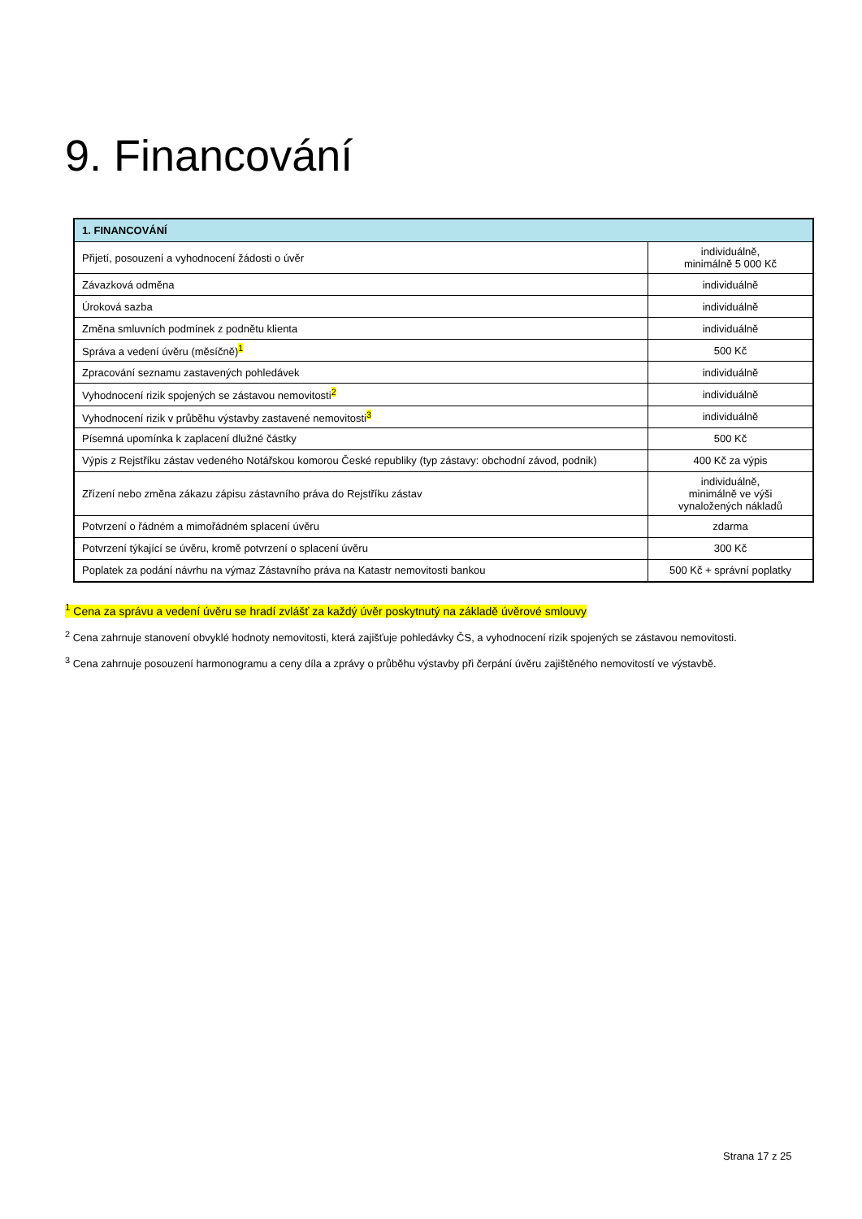9. Financování
| 1. FINANCOVÁNÍ | |
| --- | --- |
| Přijetí, posouzení a vyhodnocení žádosti o úvěr | individuálně, minimálně 5 000 Kč |
| Závazková odměna | individuálně |
| Úroková sazba | individuálně |
| Změna smluvních podmínek z podnětu klienta | individuálně |
| Správa a vedení úvěru (měsíčně)<sup>1</sup> | 500 Kč |
| Zpracování seznamu zastavených pohledávek | individuálně |
| Vyhodnocení rizik spojených se zástavou nemovitosti<sup>2</sup> | individuálně |
| Vyhodnocení rizik v průběhu výstavby zastavené nemovitosti<sup>3</sup> | individuálně |
| Písemná upomínka k zaplacení dlužné částky | 500 Kč |
| Výpis z Rejstříku zástav vedeného Notářskou komorou České republiky (typ zástavy: obchodní závod, podnik) | 400 Kč za výpis |
| Zřízení nebo změna zákazu zápisu zástavního práva do Rejstříku zástav | individuálně, minimálně ve výši vynaložených nákladů |
| Potvrzení o řádném a mimořádném splacení úvěru | zdarma |
| Potvrzení týkající se úvěru, kromě potvrzení o splacení úvěru | 300 Kč |
| Poplatek za podání návrhu na výmaz Zástavního práva na Katastr nemovitosti bankou | 500 Kč + správní poplatky |
<sup>1</sup> Cena za správu a vedení úvěru se hradí zvlášť za každý úvěr poskytnutý na základě úvěrové smlouvy
<sup>2</sup> Cena zahrnuje stanovení obvyklé hodnoty nemovitosti, která zajišťuje pohledávky ČS, a vyhodnocení rizik spojených se zástavou nemovitosti.
<sup>3</sup> Cena zahrnuje posouzení harmonogramu a ceny díla a zprávy o průběhu výstavby při čerpání úvěru zajištěného nemovitostí ve výstavbě.
Strana 17 z 25